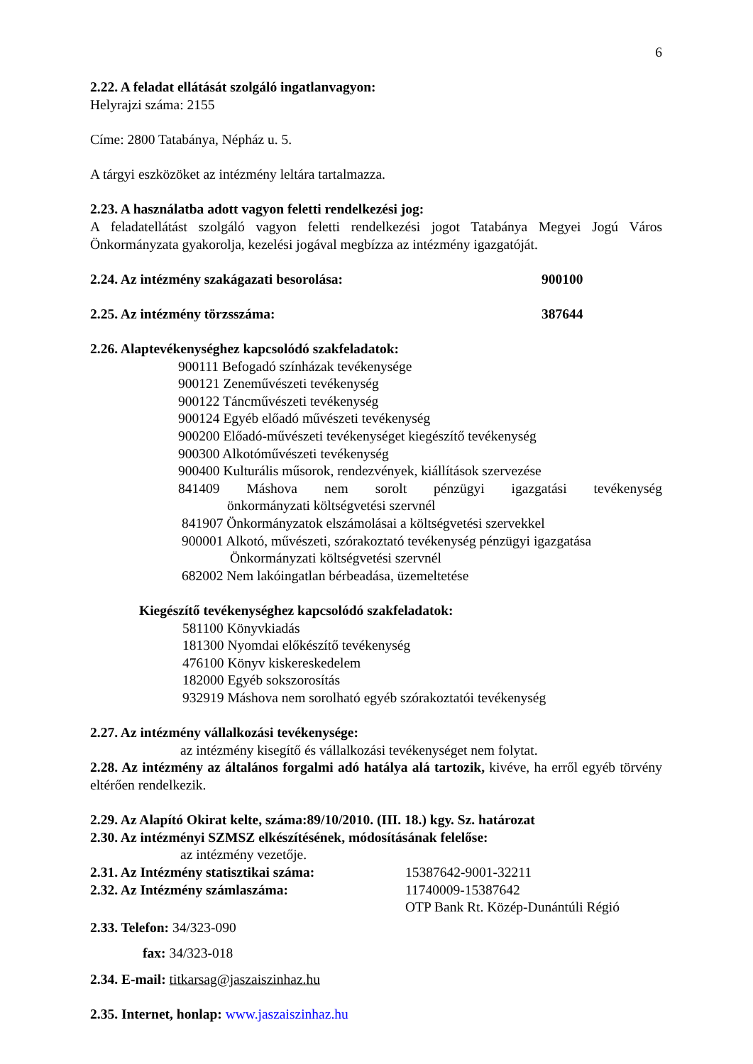6
2.22. A feladat ellátását szolgáló ingatlanvagyon:
Helyrajzi száma: 2155
Címe: 2800 Tatabánya, Népház u. 5.
A tárgyi eszközöket az intézmény leltára tartalmazza.
2.23. A használatba adott vagyon feletti rendelkezési jog:
A feladatellátást szolgáló vagyon feletti rendelkezési jogot Tatabánya Megyei Jogú Város Önkormányzata gyakorolja, kezelési jogával megbízza az intézmény igazgatóját.
2.24. Az intézmény szakágazati besorolása: 900100
2.25. Az intézmény törzsszáma: 387644
2.26. Alaptevékenységhez kapcsolódó szakfeladatok:
900111 Befogadó színházak tevékenysége
900121 Zeneművészeti tevékenység
900122 Táncművészeti tevékenység
900124 Egyéb előadó művészeti tevékenység
900200 Előadó-művészeti tevékenységet kiegészítő tevékenység
900300 Alkotóművészeti tevékenység
900400 Kulturális műsorok, rendezvények, kiállítások szervezése
841409 Máshova nem sorolt pénzügyi igazgatási tevékenység
önkormányzati költségvetési szervnél
841907 Önkormányzatok elszámolásai a költségvetési szervekkel
900001 Alkotó, művészeti, szórakoztató tevékenység pénzügyi igazgatása
Önkormányzati költségvetési szervnél
682002 Nem lakóingatlan bérbeadása, üzemeltetése
Kiegészítő tevékenységhez kapcsolódó szakfeladatok:
581100 Könyvkiadás
181300 Nyomdai előkészítő tevékenység
476100 Könyv kiskereskedelem
182000 Egyéb sokszorosítás
932919 Máshova nem sorolható egyéb szórakoztatói tevékenység
2.27. Az intézmény vállalkozási tevékenysége:
az intézmény kisegítő és vállalkozási tevékenységet nem folytat.
2.28. Az intézmény az általános forgalmi adó hatálya alá tartozik, kivéve, ha erről egyéb törvény eltérően rendelkezik.
2.29. Az Alapító Okirat kelte, száma:89/10/2010. (III. 18.) kgy. Sz. határozat
2.30. Az intézményi SZMSZ elkészítésének, módosításának felelőse:
az intézmény vezetője.
2.31. Az Intézmény statisztikai száma: 15387642-9001-32211
2.32. Az Intézmény számlaszáma: 11740009-15387642
OTP Bank Rt. Közép-Dunántúli Régió
2.33. Telefon: 34/323-090
fax: 34/323-018
2.34. E-mail: titkarsag@jaszaiszinhaz.hu
2.35. Internet, honlap: www.jaszaiszinhaz.hu